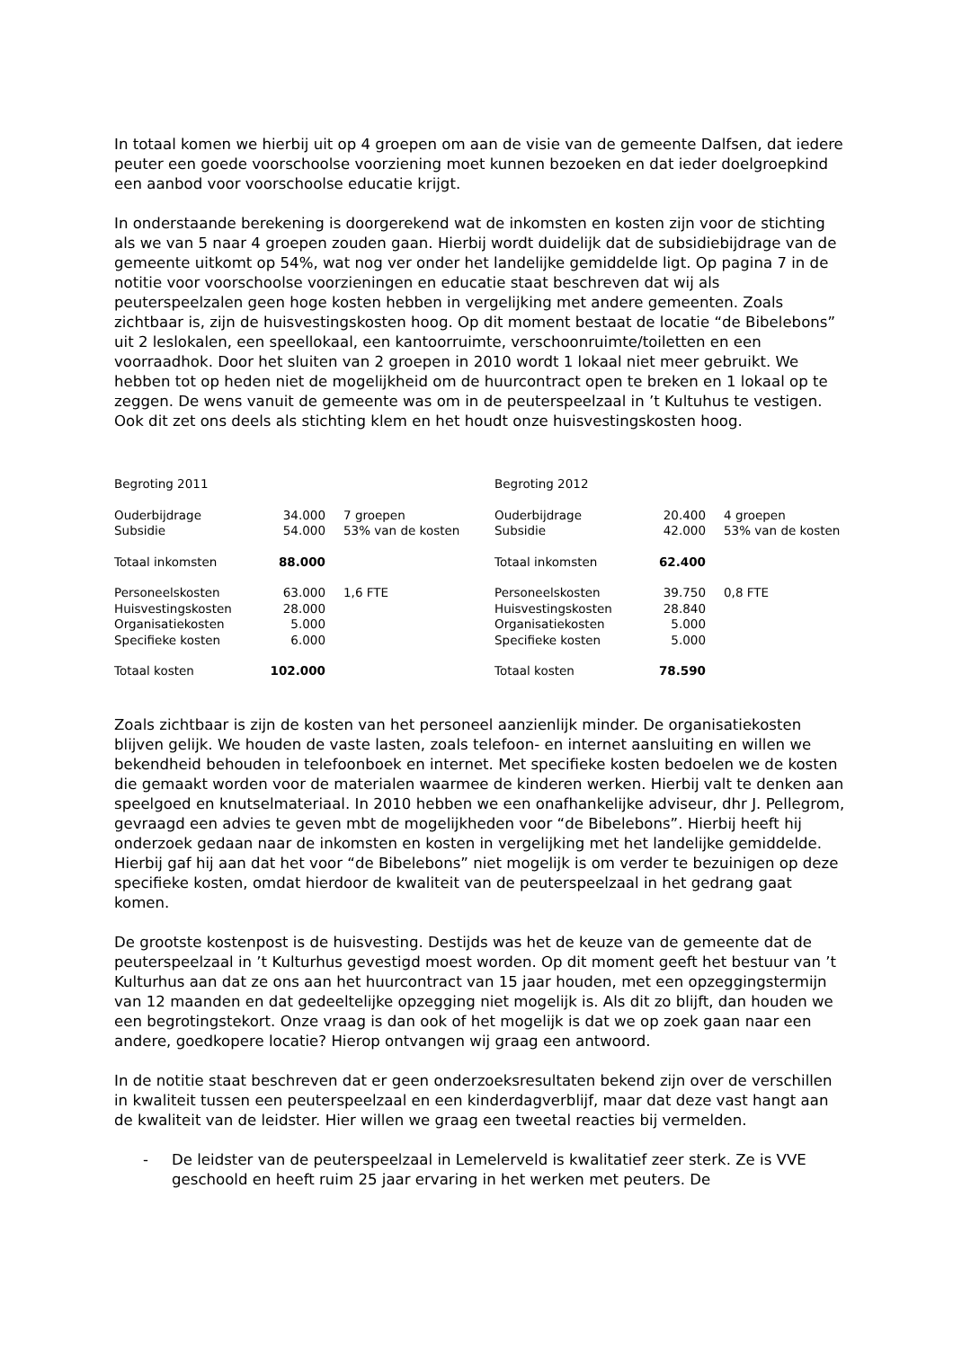In totaal komen we hierbij uit op 4 groepen om aan de visie van de gemeente Dalfsen, dat iedere peuter een goede voorschoolse voorziening moet kunnen bezoeken en dat ieder doelgroepkind een aanbod voor voorschoolse educatie krijgt.
In onderstaande berekening is doorgerekend wat de inkomsten en kosten zijn voor de stichting als we van 5 naar 4 groepen zouden gaan. Hierbij wordt duidelijk dat de subsidiebijdrage van de gemeente uitkomt op 54%, wat nog ver onder het landelijke gemiddelde ligt. Op pagina 7 in de notitie voor voorschoolse voorzieningen en educatie staat beschreven dat wij als peuterspeelzalen geen hoge kosten hebben in vergelijking met andere gemeenten. Zoals zichtbaar is, zijn de huisvestingskosten hoog. Op dit moment bestaat de locatie “de Bibelebons” uit 2 leslokalen, een speellokaal, een kantoorruimte, verschoonruimte/toiletten en een voorraadhok. Door het sluiten van 2 groepen in 2010 wordt 1 lokaal niet meer gebruikt. We hebben tot op heden niet de mogelijkheid om de huurcontract open te breken en 1 lokaal op te zeggen. De wens vanuit de gemeente was om in de peuterspeelzaal in ’t Kultuhus te vestigen. Ook dit zet ons deels als stichting klem en het houdt onze huisvestingskosten hoog.
| Begroting 2011 | | | Begroting 2012 | | |
| Ouderbijdrage | 34.000 | 7 groepen | Ouderbijdrage | 20.400 | 4 groepen |
| Subsidie | 54.000 | 53% van de kosten | Subsidie | 42.000 | 53% van de kosten |
| Totaal inkomsten | 88.000 | | Totaal inkomsten | 62.400 | |
| Personeelskosten | 63.000 | 1,6 FTE | Personeelskosten | 39.750 | 0,8 FTE |
| Huisvestingskosten | 28.000 | | Huisvestingskosten | 28.840 | |
| Organisatiekosten | 5.000 | | Organisatiekosten | 5.000 | |
| Specifieke kosten | 6.000 | | Specifieke kosten | 5.000 | |
| Totaal kosten | 102.000 | | Totaal kosten | 78.590 | |
Zoals zichtbaar is zijn de kosten van het personeel aanzienlijk minder. De organisatiekosten blijven gelijk. We houden de vaste lasten, zoals telefoon- en internet aansluiting en willen we bekendheid behouden in telefoonboek en internet. Met specifieke kosten bedoelen we de kosten die gemaakt worden voor de materialen waarmee de kinderen werken. Hierbij valt te denken aan speelgoed en knutselmateriaal. In 2010 hebben we een onafhankelijke adviseur, dhr J. Pellegrom, gevraagd een advies te geven mbt de mogelijkheden voor “de Bibelebons”. Hierbij heeft hij onderzoek gedaan naar de inkomsten en kosten in vergelijking met het landelijke gemiddelde. Hierbij gaf hij aan dat het voor “de Bibelebons” niet mogelijk is om verder te bezuinigen op deze specifieke kosten, omdat hierdoor de kwaliteit van de peuterspeelzaal in het gedrang gaat komen.
De grootste kostenpost is de huisvesting. Destijds was het de keuze van de gemeente dat de peuterspeelzaal in ’t Kulturhus gevestigd moest worden. Op dit moment geeft het bestuur van ’t Kulturhus aan dat ze ons aan het huurcontract van 15 jaar houden, met een opzeggingstermijn van 12 maanden en dat gedeeltelijke opzegging niet mogelijk is. Als dit zo blijft, dan houden we een begrotingstekort. Onze vraag is dan ook of het mogelijk is dat we op zoek gaan naar een andere, goedkopere locatie? Hierop ontvangen wij graag een antwoord.
In de notitie staat beschreven dat er geen onderzoeksresultaten bekend zijn over de verschillen in kwaliteit tussen een peuterspeelzaal en een kinderdagverblijf, maar dat deze vast hangt aan de kwaliteit van de leidster. Hier willen we graag een tweetal reacties bij vermelden.
- De leidster van de peuterspeelzaal in Lemelerveld is kwalitatief zeer sterk. Ze is VVE geschoold en heeft ruim 25 jaar ervaring in het werken met peuters. De